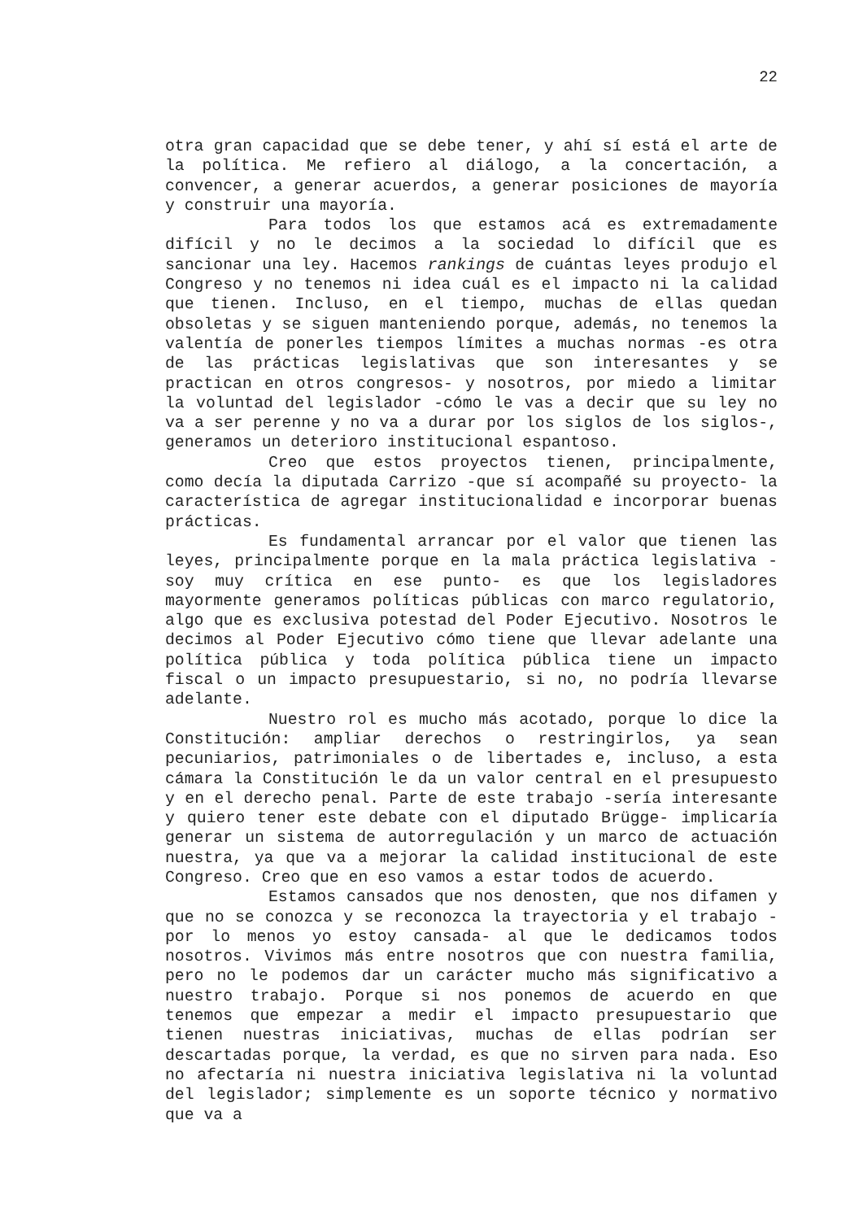22
otra gran capacidad que se debe tener, y ahí sí está el arte de la política. Me refiero al diálogo, a la concertación, a convencer, a generar acuerdos, a generar posiciones de mayoría y construir una mayoría.
Para todos los que estamos acá es extremadamente difícil y no le decimos a la sociedad lo difícil que es sancionar una ley. Hacemos rankings de cuántas leyes produjo el Congreso y no tenemos ni idea cuál es el impacto ni la calidad que tienen. Incluso, en el tiempo, muchas de ellas quedan obsoletas y se siguen manteniendo porque, además, no tenemos la valentía de ponerles tiempos límites a muchas normas -es otra de las prácticas legislativas que son interesantes y se practican en otros congresos- y nosotros, por miedo a limitar la voluntad del legislador -cómo le vas a decir que su ley no va a ser perenne y no va a durar por los siglos de los siglos-, generamos un deterioro institucional espantoso.
Creo que estos proyectos tienen, principalmente, como decía la diputada Carrizo -que sí acompañé su proyecto- la característica de agregar institucionalidad e incorporar buenas prácticas.
Es fundamental arrancar por el valor que tienen las leyes, principalmente porque en la mala práctica legislativa -soy muy crítica en ese punto- es que los legisladores mayormente generamos políticas públicas con marco regulatorio, algo que es exclusiva potestad del Poder Ejecutivo. Nosotros le decimos al Poder Ejecutivo cómo tiene que llevar adelante una política pública y toda política pública tiene un impacto fiscal o un impacto presupuestario, si no, no podría llevarse adelante.
Nuestro rol es mucho más acotado, porque lo dice la Constitución: ampliar derechos o restringirlos, ya sean pecuniarios, patrimoniales o de libertades e, incluso, a esta cámara la Constitución le da un valor central en el presupuesto y en el derecho penal. Parte de este trabajo -sería interesante y quiero tener este debate con el diputado Brügge- implicaría generar un sistema de autorregulación y un marco de actuación nuestra, ya que va a mejorar la calidad institucional de este Congreso. Creo que en eso vamos a estar todos de acuerdo.
Estamos cansados que nos denosten, que nos difamen y que no se conozca y se reconozca la trayectoria y el trabajo -por lo menos yo estoy cansada- al que le dedicamos todos nosotros. Vivimos más entre nosotros que con nuestra familia, pero no le podemos dar un carácter mucho más significativo a nuestro trabajo. Porque si nos ponemos de acuerdo en que tenemos que empezar a medir el impacto presupuestario que tienen nuestras iniciativas, muchas de ellas podrían ser descartadas porque, la verdad, es que no sirven para nada. Eso no afectaría ni nuestra iniciativa legislativa ni la voluntad del legislador; simplemente es un soporte técnico y normativo que va a